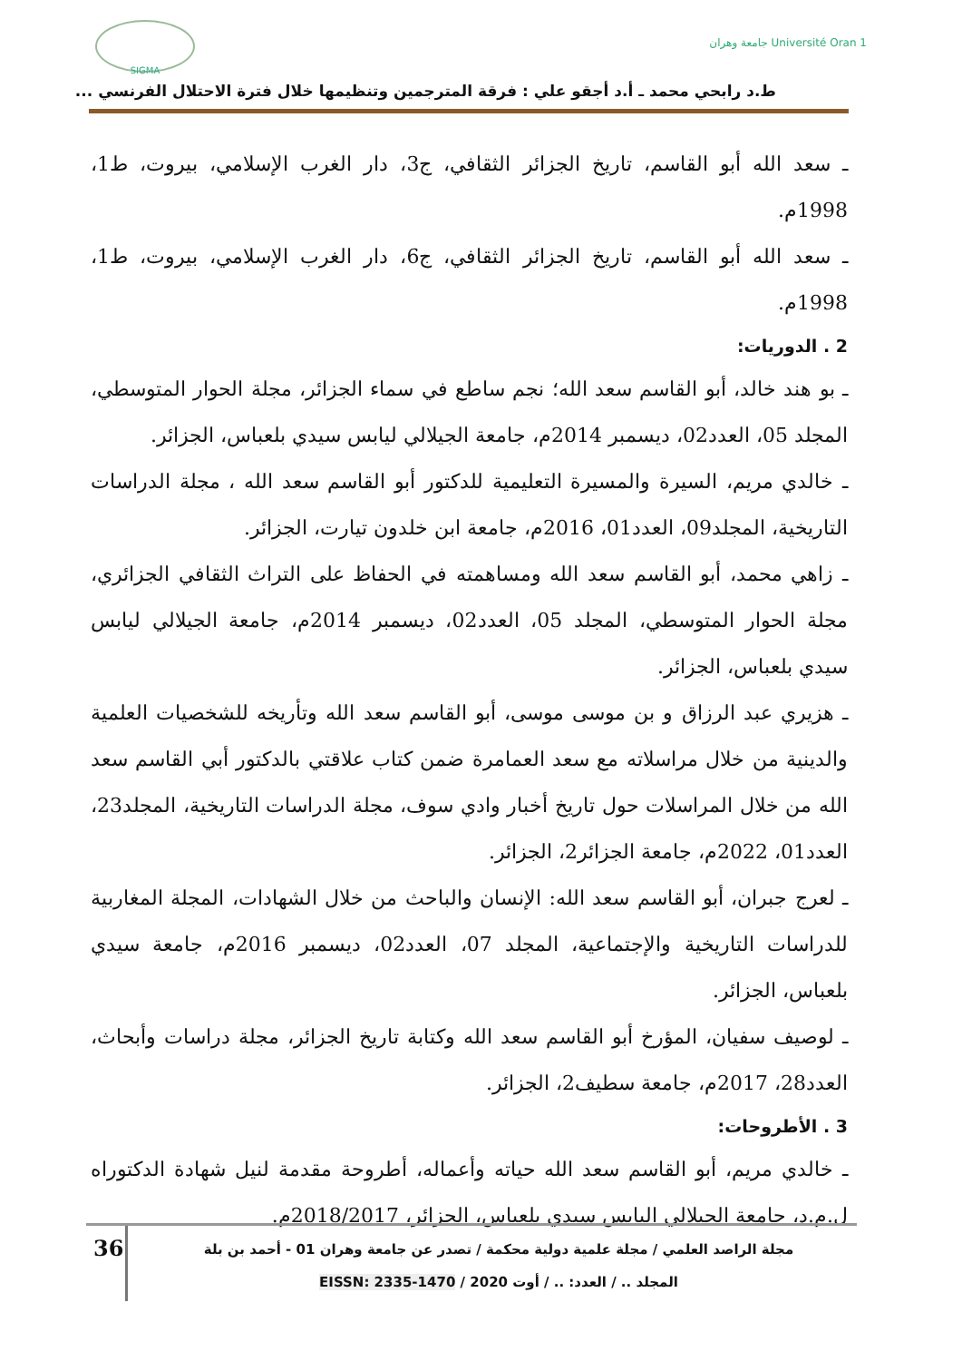SIGMA
جامعة وهران Université Oran 1
ط.د رابحي محمد ـ أ.د أجقو علي : فرقة المترجمين وتنظيمها خلال فترة الاحتلال الفرنسي ...
ـ سعد الله أبو القاسم، تاريخ الجزائر الثقافي، ج3، دار الغرب الإسلامي، بيروت، ط1، 1998م.
ـ سعد الله أبو القاسم، تاريخ الجزائر الثقافي، ج6، دار الغرب الإسلامي، بيروت، ط1، 1998م.
2 . الدوريات:
ـ بو هند خالد، أبو القاسم سعد الله؛ نجم ساطع في سماء الجزائر، مجلة الحوار المتوسطي، المجلد 05، العدد02، ديسمبر 2014م، جامعة الجيلالي ليابس سيدي بلعباس، الجزائر.
ـ خالدي مريم، السيرة والمسيرة التعليمية للدكتور أبو القاسم سعد الله ، مجلة الدراسات التاريخية، المجلد09، العدد01، 2016م، جامعة ابن خلدون تيارت، الجزائر.
ـ زاهي محمد، أبو القاسم سعد الله ومساهمته في الحفاظ على التراث الثقافي الجزائري، مجلة الحوار المتوسطي، المجلد 05، العدد02، ديسمبر 2014م، جامعة الجيلالي ليابس سيدي بلعباس، الجزائر.
ـ هزيري عبد الرزاق و بن موسى موسى، أبو القاسم سعد الله وتأريخه للشخصيات العلمية والدينية من خلال مراسلاته مع سعد العمامرة ضمن كتاب علاقتي بالدكتور أبي القاسم سعد الله من خلال المراسلات حول تاريخ أخبار وادي سوف، مجلة الدراسات التاريخية، المجلد23، العدد01، 2022م، جامعة الجزائر2، الجزائر.
ـ لعرج جبران، أبو القاسم سعد الله: الإنسان والباحث من خلال الشهادات، المجلة المغاربية للدراسات التاريخية والإجتماعية، المجلد 07، العدد02، ديسمبر 2016م، جامعة سيدي بلعباس، الجزائر.
ـ لوصيف سفيان، المؤرخ أبو القاسم سعد الله وكتابة تاريخ الجزائر، مجلة دراسات وأبحاث، العدد28، 2017م، جامعة سطيف2، الجزائر.
3 . الأطروحات:
ـ خالدي مريم، أبو القاسم سعد الله حياته وأعماله، أطروحة مقدمة لنيل شهادة الدكتوراه ل.م.د، جامعة الجيلالي اليابس سيدي بلعباس، الجزائر، 2018/2017م.
36
مجلة الراصد العلمي / مجلة علمية دولية محكمة / تصدر عن جامعة وهران 01 - أحمد بن بلة
المجلد .. / العدد: .. / أوت 2020 / EISSN: 2335-1470